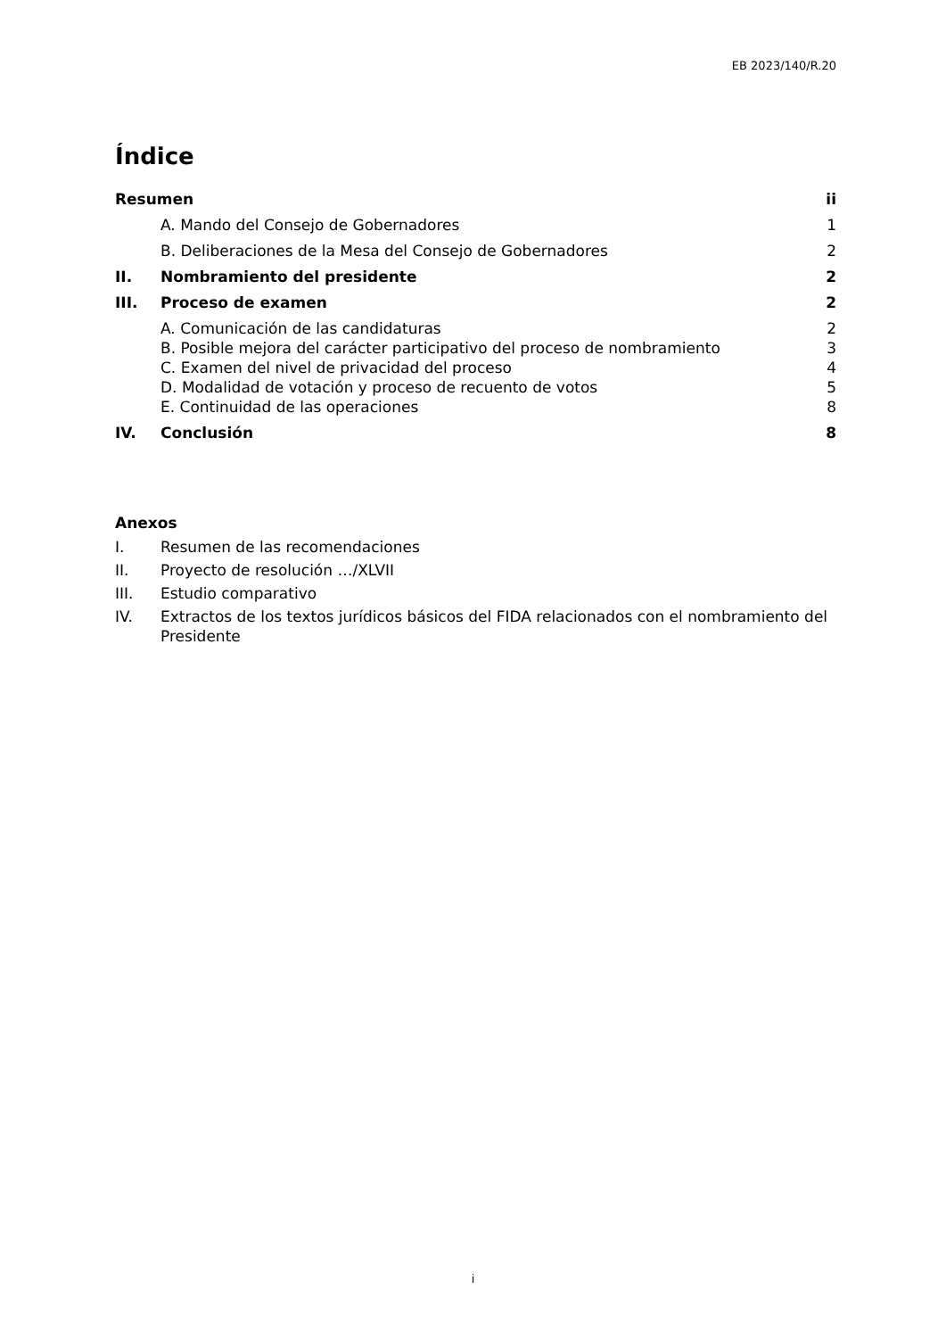EB 2023/140/R.20
Índice
Resumen ii
A. Mando del Consejo de Gobernadores 1
B. Deliberaciones de la Mesa del Consejo de Gobernadores 2
II. Nombramiento del presidente 2
III. Proceso de examen 2
A. Comunicación de las candidaturas 2
B. Posible mejora del carácter participativo del proceso de nombramiento 3
C. Examen del nivel de privacidad del proceso 4
D. Modalidad de votación y proceso de recuento de votos 5
E. Continuidad de las operaciones 8
IV. Conclusión 8
Anexos
I. Resumen de las recomendaciones
II. Proyecto de resolución …/XLVII
III. Estudio comparativo
IV. Extractos de los textos jurídicos básicos del FIDA relacionados con el nombramiento del Presidente
i